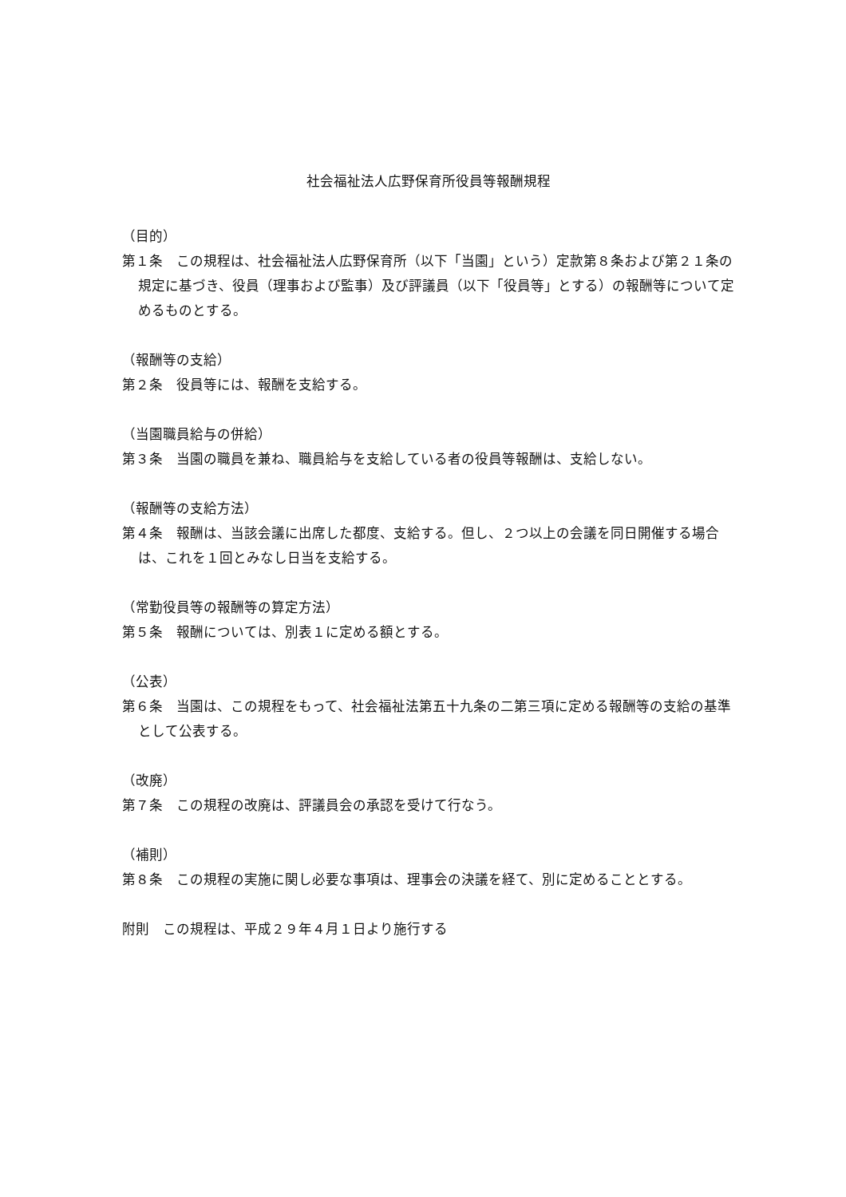社会福祉法人広野保育所役員等報酬規程
（目的）
第１条　この規程は、社会福祉法人広野保育所（以下「当園」という）定款第８条および第２１条の規定に基づき、役員（理事および監事）及び評議員（以下「役員等」とする）の報酬等について定めるものとする。
（報酬等の支給）
第２条　役員等には、報酬を支給する。
（当園職員給与の併給）
第３条　当園の職員を兼ね、職員給与を支給している者の役員等報酬は、支給しない。
（報酬等の支給方法）
第４条　報酬は、当該会議に出席した都度、支給する。但し、２つ以上の会議を同日開催する場合は、これを１回とみなし日当を支給する。
（常勤役員等の報酬等の算定方法）
第５条　報酬については、別表１に定める額とする。
（公表）
第６条　当園は、この規程をもって、社会福祉法第五十九条の二第三項に定める報酬等の支給の基準として公表する。
（改廃）
第７条　この規程の改廃は、評議員会の承認を受けて行なう。
（補則）
第８条　この規程の実施に関し必要な事項は、理事会の決議を経て、別に定めることとする。
附則　この規程は、平成２９年４月１日より施行する